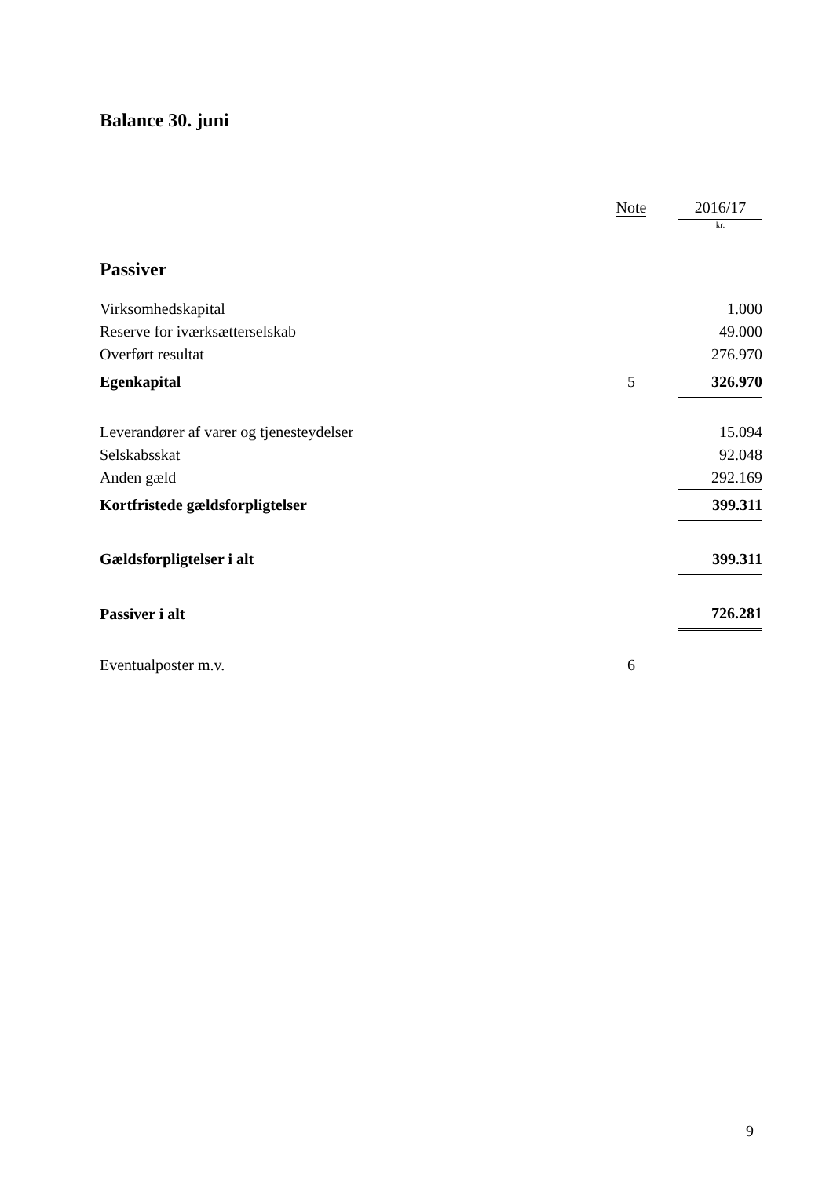Balance 30. juni
| | Note | | 2016/17 |
| | | | kr. |
| Passiver | | | |
| Virksomhedskapital | | | 1.000 |
| Reserve for iværksætterselskab | | | 49.000 |
| Overført resultat | | | 276.970 |
| Egenkapital | 5 | | 326.970 |
| Leverandører af varer og tjenesteydelser | | | 15.094 |
| Selskabsskat | | | 92.048 |
| Anden gæld | | | 292.169 |
| Kortfristede gældsforpligtelser | | | 399.311 |
| Gældsforpligtelser i alt | | | 399.311 |
| Passiver i alt | | | 726.281 |
| Eventualposter m.v. | 6 | | |
9